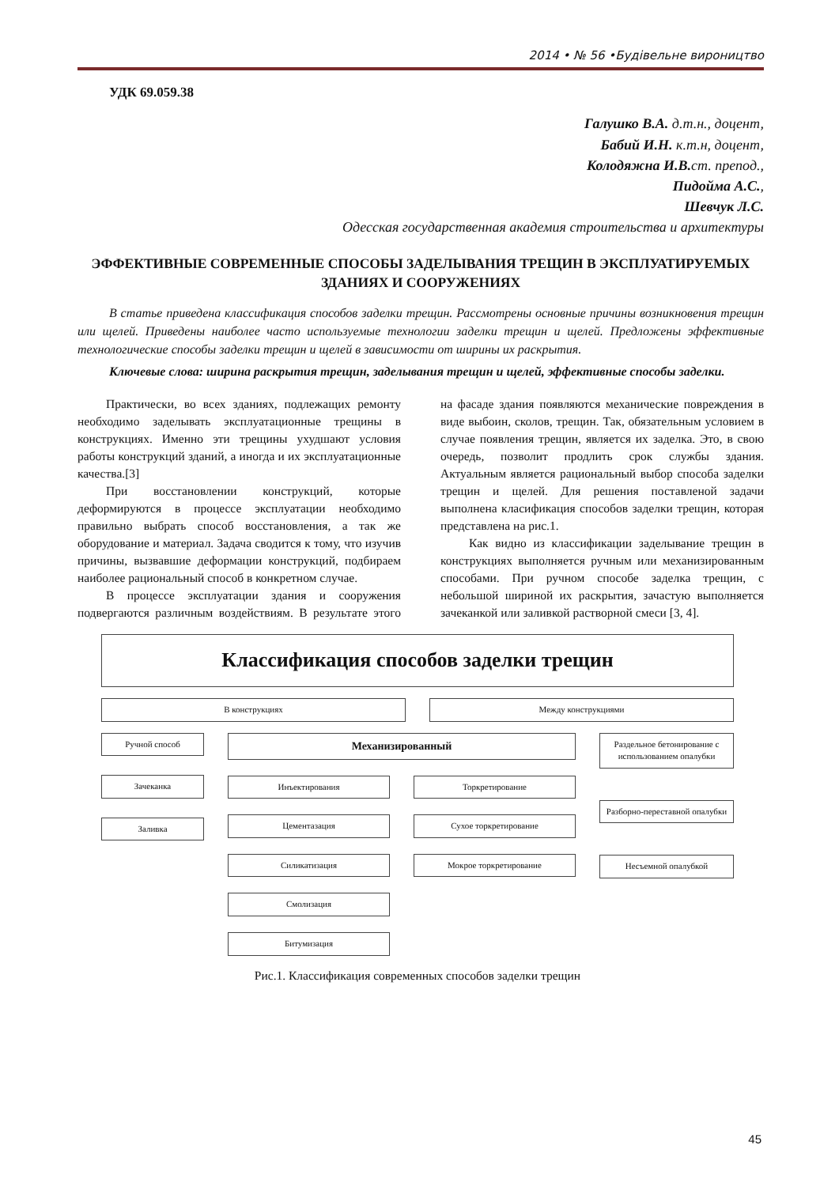2014 • № 56 •Будівельне вироництво
УДК 69.059.38
Галушко В.А. д.т.н., доцент,
Бабий И.Н. к.т.н, доцент,
Колодяжна И.В. ст. препод.,
Пидойма А.С.,
Шевчук Л.С.
Одесская государственная академия строительства и архитектуры
ЭФФЕКТИВНЫЕ СОВРЕМЕННЫЕ СПОСОБЫ ЗАДЕЛЫВАНИЯ ТРЕЩИН В ЭКСПЛУАТИРУЕМЫХ ЗДАНИЯХ И СООРУЖЕНИЯХ
В статье приведена классификация способов заделки трещин. Рассмотрены основные причины возникновения трещин или щелей. Приведены наиболее часто используемые технологии заделки трещин и щелей. Предложены эффективные технологические способы заделки трещин и щелей в зависимости от ширины их раскрытия.
Ключевые слова: ширина раскрытия трещин, заделывания трещин и щелей, эффективные способы заделки.
Практически, во всех зданиях, подлежащих ремонту необходимо заделывать эксплуатационные трещины в конструкциях. Именно эти трещины ухудшают условия работы конструкций зданий, а иногда и их эксплуатационные качества.[3]
При восстановлении конструкций, которые деформируются в процессе эксплуатации необходимо правильно выбрать способ восстановления, а так же оборудование и материал. Задача сводится к тому, что изучив причины, вызвавшие деформации конструкций, подбираем наиболее рациональный способ в конкретном случае.
В процессе эксплуатации здания и сооружения подвергаются различным воздействиям. В результате этого на фасаде здания появляются механические повреждения в виде выбоин, сколов, трещин. Так, обязательным условием в случае появления трещин, является их заделка. Это, в свою очередь, позволит продлить срок службы здания. Актуальным является рациональный выбор способа заделки трещин и щелей. Для решения поставленой задачи выполнена класификация способов заделки трещин, которая представлена на рис.1.
Как видно из классификации заделывание трещин в конструкциях выполняется ручным или механизированным способами. При ручном способе заделка трещин, с небольшой шириной их раскрытия, зачастую выполняется зачеканкой или заливкой растворной смеси [3, 4].
Классификация способов заделки трещин
В конструкциях Между конструкциями
Ручной способ
Зачеканка
Заливка
Механизированный
Инъектирования
Цементазация
Силикатизация
Смолизация
Битумизация
Торкретирование
Сухое торкретирование
Мокрое торкретирование
Раздельное бетонирование с использованием опалубки
Разборно-переставной опалубки
Несъемной опалубкой
Рис.1. Классификация современных способов заделки трещин
45